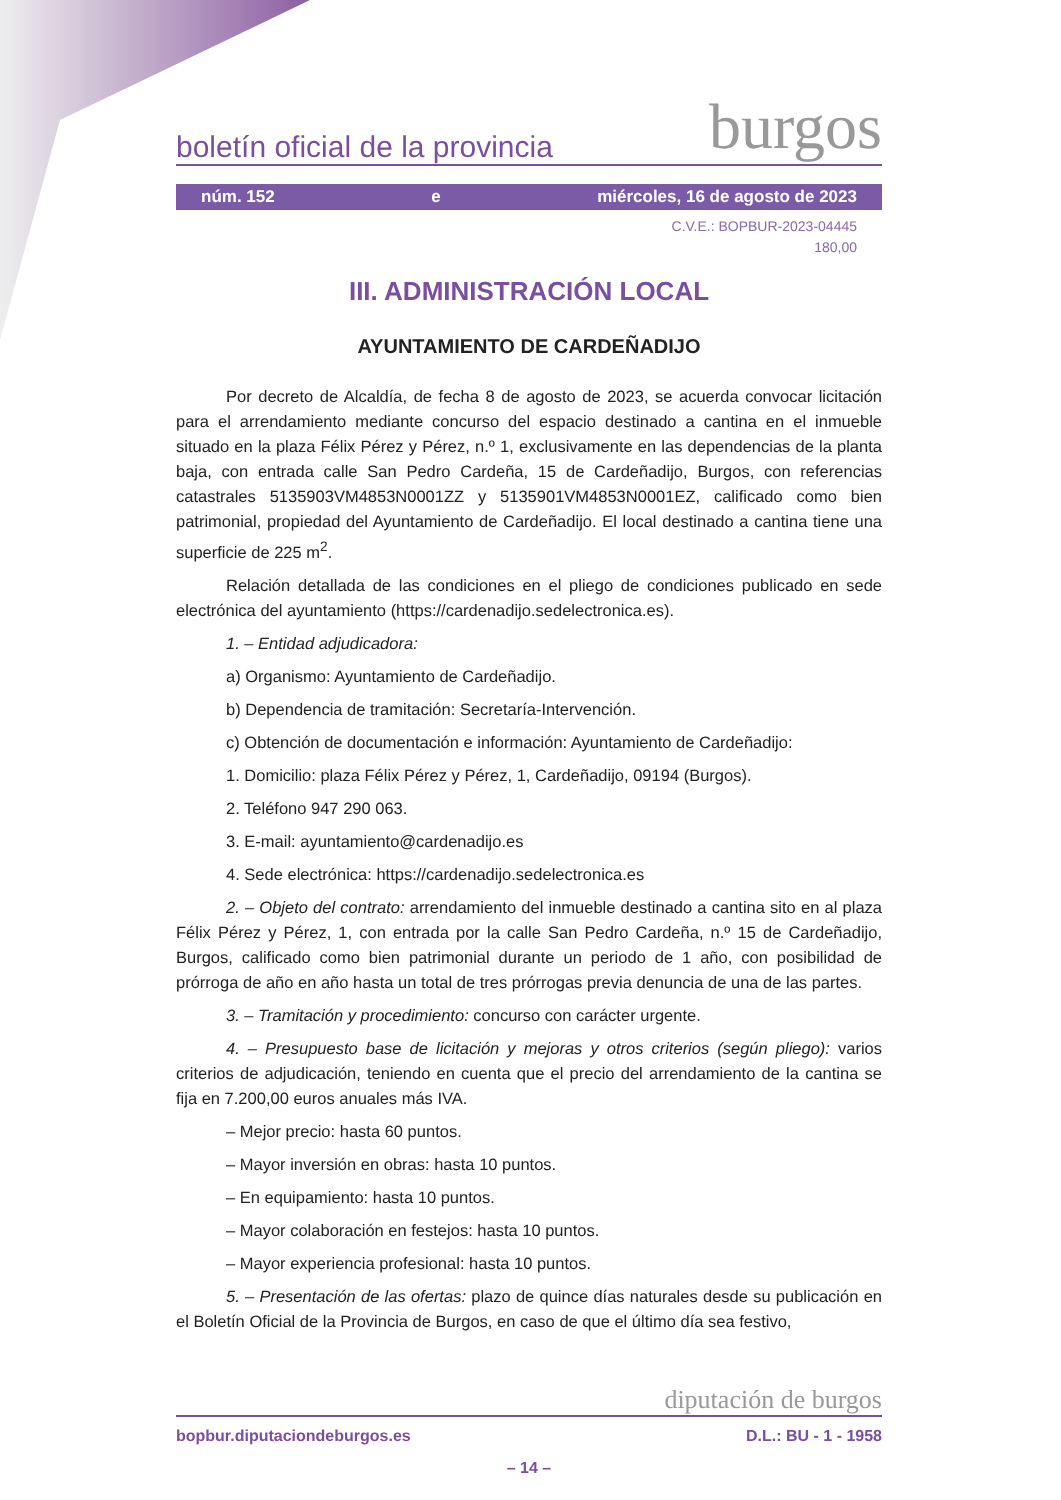boletín oficial de la provincia burgos
núm. 152 e miércoles, 16 de agosto de 2023
C.V.E.: BOPBUR-2023-04445
180,00
III. ADMINISTRACIÓN LOCAL
AYUNTAMIENTO DE CARDEÑADIJO
Por decreto de Alcaldía, de fecha 8 de agosto de 2023, se acuerda convocar licitación para el arrendamiento mediante concurso del espacio destinado a cantina en el inmueble situado en la plaza Félix Pérez y Pérez, n.º 1, exclusivamente en las dependencias de la planta baja, con entrada calle San Pedro Cardeña, 15 de Cardeñadijo, Burgos, con referencias catastrales 5135903VM4853N0001ZZ y 5135901VM4853N0001EZ, calificado como bien patrimonial, propiedad del Ayuntamiento de Cardeñadijo. El local destinado a cantina tiene una superficie de 225 m<sup>2</sup>.
Relación detallada de las condiciones en el pliego de condiciones publicado en sede electrónica del ayuntamiento (https://cardenadijo.sedelectronica.es).
1. – Entidad adjudicadora:
a) Organismo: Ayuntamiento de Cardeñadijo.
b) Dependencia de tramitación: Secretaría-Intervención.
c) Obtención de documentación e información: Ayuntamiento de Cardeñadijo:
1. Domicilio: plaza Félix Pérez y Pérez, 1, Cardeñadijo, 09194 (Burgos).
2. Teléfono 947 290 063.
3. E-mail: ayuntamiento@cardenadijo.es
4. Sede electrónica: https://cardenadijo.sedelectronica.es
2. – Objeto del contrato: arrendamiento del inmueble destinado a cantina sito en al plaza Félix Pérez y Pérez, 1, con entrada por la calle San Pedro Cardeña, n.º 15 de Cardeñadijo, Burgos, calificado como bien patrimonial durante un periodo de 1 año, con posibilidad de prórroga de año en año hasta un total de tres prórrogas previa denuncia de una de las partes.
3. – Tramitación y procedimiento: concurso con carácter urgente.
4. – Presupuesto base de licitación y mejoras y otros criterios (según pliego): varios criterios de adjudicación, teniendo en cuenta que el precio del arrendamiento de la cantina se fija en 7.200,00 euros anuales más IVA.
– Mejor precio: hasta 60 puntos.
– Mayor inversión en obras: hasta 10 puntos.
– En equipamiento: hasta 10 puntos.
– Mayor colaboración en festejos: hasta 10 puntos.
– Mayor experiencia profesional: hasta 10 puntos.
5. – Presentación de las ofertas: plazo de quince días naturales desde su publicación en el Boletín Oficial de la Provincia de Burgos, en caso de que el último día sea festivo,
diputación de burgos
bopbur.diputaciondeburgos.es D.L.: BU - 1 - 1958
– 14 –